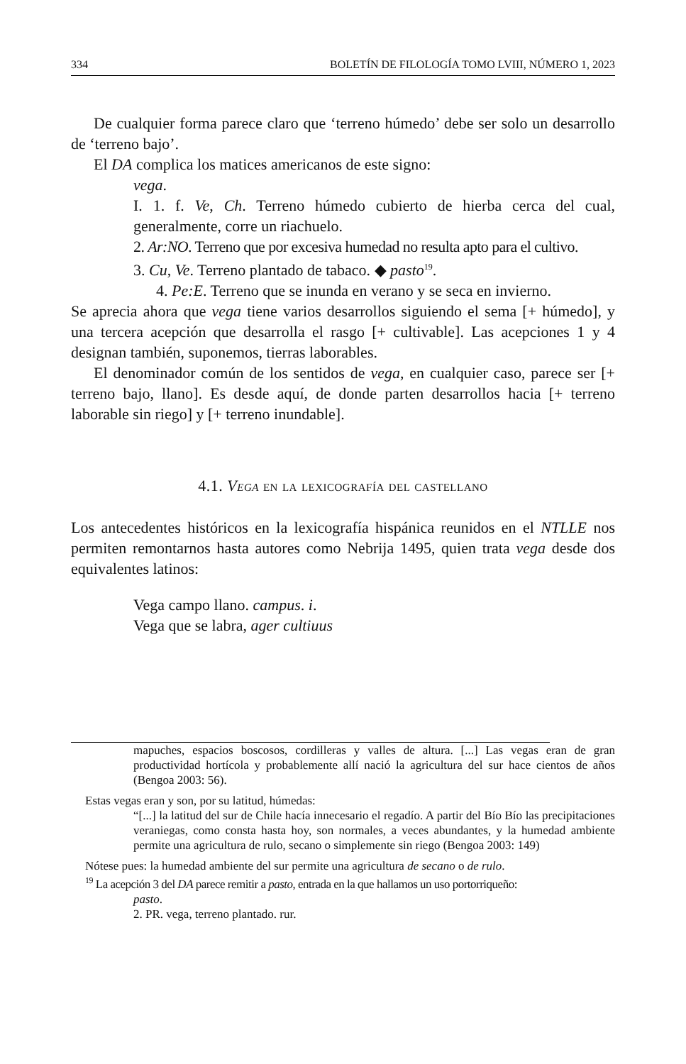334 BOLETÍN DE FILOLOGÍA TOMO LVIII, NÚMERO 1, 2023
De cualquier forma parece claro que ‘terreno húmedo’ debe ser solo un desarrollo de ‘terreno bajo’.
El DA complica los matices americanos de este signo:
vega.
I. 1. f. Ve, Ch. Terreno húmedo cubierto de hierba cerca del cual, generalmente, corre un riachuelo.
2. Ar:NO. Terreno que por excesiva humedad no resulta apto para el cultivo.
3. Cu, Ve. Terreno plantado de tabaco. ◆ pasto<sup>19</sup>.
4. Pe:E. Terreno que se inunda en verano y se seca en invierno.
Se aprecia ahora que vega tiene varios desarrollos siguiendo el sema [+ húmedo], y una tercera acepción que desarrolla el rasgo [+ cultivable]. Las acepciones 1 y 4 designan también, suponemos, tierras laborables.
El denominador común de los sentidos de vega, en cualquier caso, parece ser [+ terreno bajo, llano]. Es desde aquí, de donde parten desarrollos hacia [+ terreno laborable sin riego] y [+ terreno inundable].
4.1. Vega en la lexicografía del castellano
Los antecedentes históricos en la lexicografía hispánica reunidos en el NTLLE nos permiten remontarnos hasta autores como Nebrija 1495, quien trata vega desde dos equivalentes latinos:
Vega campo llano. campus. i.
Vega que se labra, ager cultiuus
mapuches, espacios boscosos, cordilleras y valles de altura. [...] Las vegas eran de gran productividad hortícola y probablemente allí nació la agricultura del sur hace cientos de años (Bengoa 2003: 56).
Estas vegas eran y son, por su latitud, húmedas:
“[...] la latitud del sur de Chile hacía innecesario el regadío. A partir del Bío Bío las precipitaciones veraniegas, como consta hasta hoy, son normales, a veces abundantes, y la humedad ambiente permite una agricultura de rulo, secano o simplemente sin riego (Bengoa 2003: 149)
Nótese pues: la humedad ambiente del sur permite una agricultura de secano o de rulo.
<sup>19</sup> La acepción 3 del DA parece remitir a pasto, entrada en la que hallamos un uso portorriqueño:
pasto.
2. PR. vega, terreno plantado. rur.